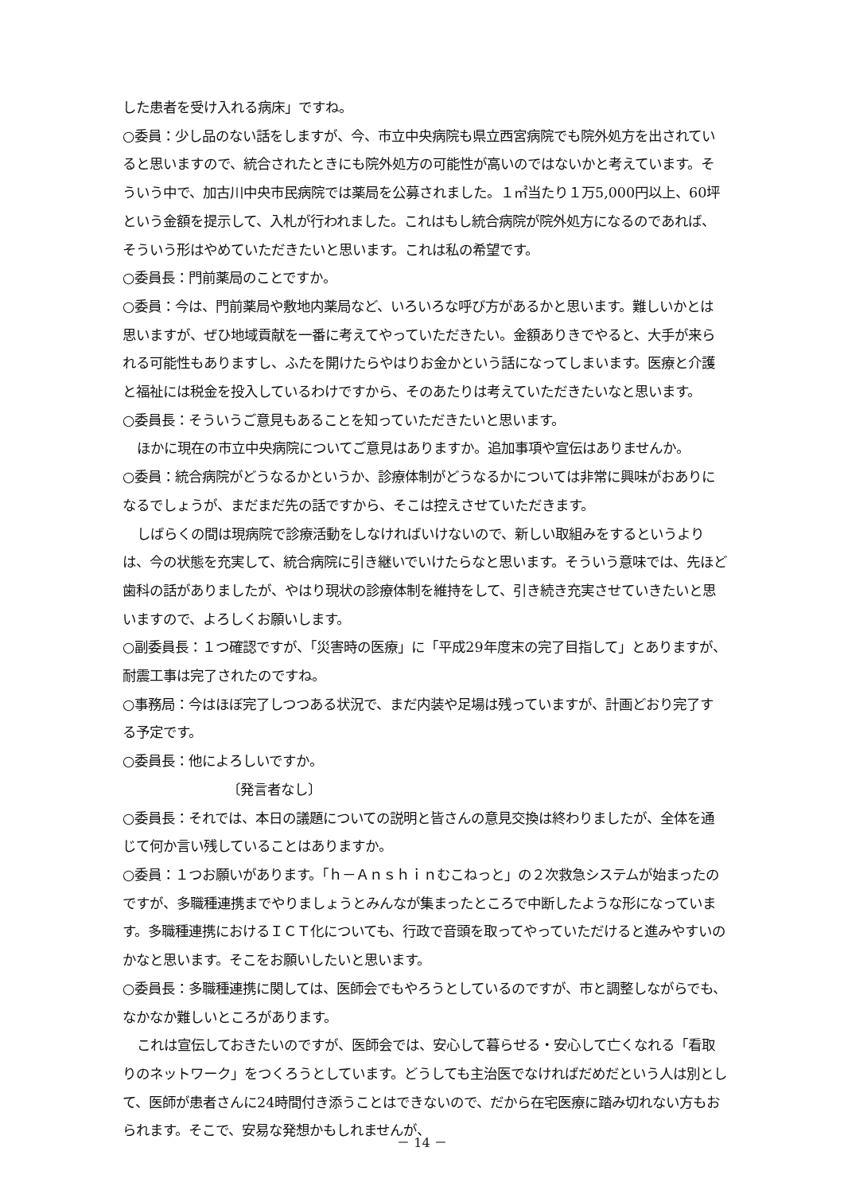した患者を受け入れる病床」ですね。
○委員：少し品のない話をしますが、今、市立中央病院も県立西宮病院でも院外処方を出されていると思いますので、統合されたときにも院外処方の可能性が高いのではないかと考えています。そういう中で、加古川中央市民病院では薬局を公募されました。１㎡当たり１万5,000円以上、60坪という金額を提示して、入札が行われました。これはもし統合病院が院外処方になるのであれば、そういう形はやめていただきたいと思います。これは私の希望です。
○委員長：門前薬局のことですか。
○委員：今は、門前薬局や敷地内薬局など、いろいろな呼び方があるかと思います。難しいかとは思いますが、ぜひ地域貢献を一番に考えてやっていただきたい。金額ありきでやると、大手が来られる可能性もありますし、ふたを開けたらやはりお金かという話になってしまいます。医療と介護と福祉には税金を投入しているわけですから、そのあたりは考えていただきたいなと思います。
○委員長：そういうご意見もあることを知っていただきたいと思います。
ほかに現在の市立中央病院についてご意見はありますか。追加事項や宣伝はありませんか。
○委員：統合病院がどうなるかというか、診療体制がどうなるかについては非常に興味がおありになるでしょうが、まだまだ先の話ですから、そこは控えさせていただきます。
しばらくの間は現病院で診療活動をしなければいけないので、新しい取組みをするというよりは、今の状態を充実して、統合病院に引き継いでいけたらなと思います。そういう意味では、先ほど歯科の話がありましたが、やはり現状の診療体制を維持をして、引き続き充実させていきたいと思いますので、よろしくお願いします。
○副委員長：１つ確認ですが、「災害時の医療」に「平成29年度末の完了目指して」とありますが、耐震工事は完了されたのですね。
○事務局：今はほぼ完了しつつある状況で、まだ内装や足場は残っていますが、計画どおり完了する予定です。
○委員長：他によろしいですか。
〔発言者なし〕
○委員長：それでは、本日の議題についての説明と皆さんの意見交換は終わりましたが、全体を通じて何か言い残していることはありますか。
○委員：１つお願いがあります。「ｈ－Ａｎｓｈｉｎむこねっと」の２次救急システムが始まったのですが、多職種連携までやりましょうとみんなが集まったところで中断したような形になっています。多職種連携におけるＩＣＴ化についても、行政で音頭を取ってやっていただけると進みやすいのかなと思います。そこをお願いしたいと思います。
○委員長：多職種連携に関しては、医師会でもやろうとしているのですが、市と調整しながらでも、なかなか難しいところがあります。
これは宣伝しておきたいのですが、医師会では、安心して暮らせる・安心して亡くなれる「看取りのネットワーク」をつくろうとしています。どうしても主治医でなければだめだという人は別として、医師が患者さんに24時間付き添うことはできないので、だから在宅医療に踏み切れない方もおられます。そこで、安易な発想かもしれませんが、
－ 14 －